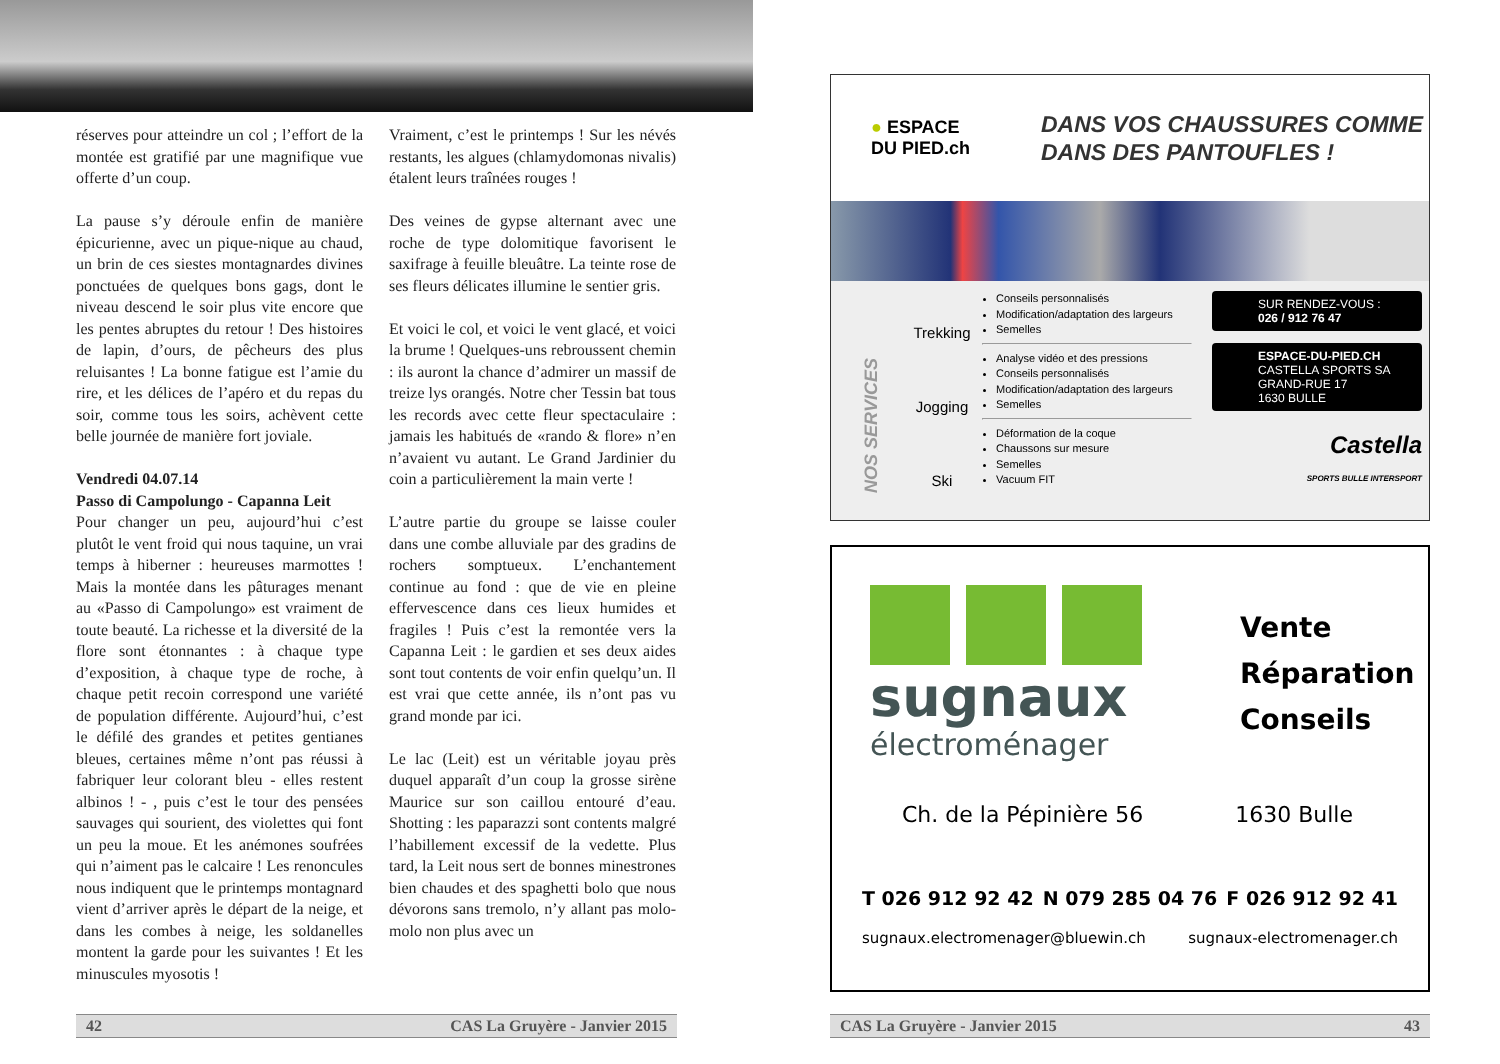réserves pour atteindre un col ; l’effort de la montée est gratifié par une magnifique vue offerte d’un coup.
La pause s’y déroule enfin de manière épicurienne, avec un pique-nique au chaud, un brin de ces siestes montagnardes divines ponctuées de quelques bons gags, dont le niveau descend le soir plus vite encore que les pentes abruptes du retour ! Des histoires de lapin, d’ours, de pêcheurs des plus reluisantes ! La bonne fatigue est l’amie du rire, et les délices de l’apéro et du repas du soir, comme tous les soirs, achèvent cette belle journée de manière fort joviale.
Vendredi 04.07.14
Passo di Campolungo - Capanna Leit
Pour changer un peu, aujourd’hui c’est plutôt le vent froid qui nous taquine, un vrai temps à hiberner : heureuses marmottes ! Mais la montée dans les pâturages menant au «Passo di Campolungo» est vraiment de toute beauté. La richesse et la diversité de la flore sont étonnantes : à chaque type d’exposition, à chaque type de roche, à chaque petit recoin correspond une variété de population différente. Aujourd’hui, c’est le défilé des grandes et petites gentianes bleues, certaines même n’ont pas réussi à fabriquer leur colorant bleu - elles restent albinos ! - , puis c’est le tour des pensées sauvages qui sourient, des violettes qui font un peu la moue. Et les anémones soufrées qui n’aiment pas le calcaire ! Les renoncules nous indiquent que le printemps montagnard vient d’arriver après le départ de la neige, et dans les combes à neige, les soldanelles montent la garde pour les suivantes ! Et les minuscules myosotis !
Vraiment, c’est le printemps ! Sur les névés restants, les algues (chlamydomonas nivalis) étalent leurs traînées rouges !
Des veines de gypse alternant avec une roche de type dolomitique favorisent le saxifrage à feuille bleuâtre. La teinte rose de ses fleurs délicates illumine le sentier gris.
Et voici le col, et voici le vent glacé, et voici la brume ! Quelques-uns rebroussent chemin : ils auront la chance d’admirer un massif de treize lys orangés. Notre cher Tessin bat tous les records avec cette fleur spectaculaire : jamais les habitués de «rando & flore» n’en n’avaient vu autant. Le Grand Jardinier du coin a particulièrement la main verte !
L’autre partie du groupe se laisse couler dans une combe alluviale par des gradins de rochers somptueux. L’enchantement continue au fond : que de vie en pleine effervescence dans ces lieux humides et fragiles ! Puis c’est la remontée vers la Capanna Leit : le gardien et ses deux aides sont tout contents de voir enfin quelqu’un. Il est vrai que cette année, ils n’ont pas vu grand monde par ici.
Le lac (Leit) est un véritable joyau près duquel apparaît d’un coup la grosse sirène Maurice sur son caillou entouré d’eau. Shotting : les paparazzi sont contents malgré l’habillement excessif de la vedette. Plus tard, la Leit nous sert de bonnes minestrones bien chaudes et des spaghetti bolo que nous dévorons sans tremolo, n’y allant pas molo-molo non plus avec un
42 CAS La Gruyère - Janvier 2015
● ESPACE
DU PIED.ch
DANS VOS CHAUSSURES COMME
DANS DES PANTOUFLES !
NOS SERVICES
Trekking
Jogging
Ski
Conseils personnalisés
Modification/adaptation des largeurs
Semelles
Analyse vidéo et des pressions
Conseils personnalisés
Modification/adaptation des largeurs
Semelles
Déformation de la coque
Chaussons sur mesure
Semelles
Vacuum FIT
SUR RENDEZ-VOUS :
026 / 912 76 47
ESPACE-DU-PIED.CH
CASTELLA SPORTS SA
GRAND-RUE 17
1630 BULLE
Castella
SPORTS BULLE INTERSPORT
sugnaux
électroménager
Vente
Réparation
Conseils
Ch. de la Pépinière 56 1630 Bulle
T 026 912 92 42 N 079 285 04 76 F 026 912 92 41
sugnaux.electromenager@bluewin.ch sugnaux-electromenager.ch
CAS La Gruyère - Janvier 2015 43